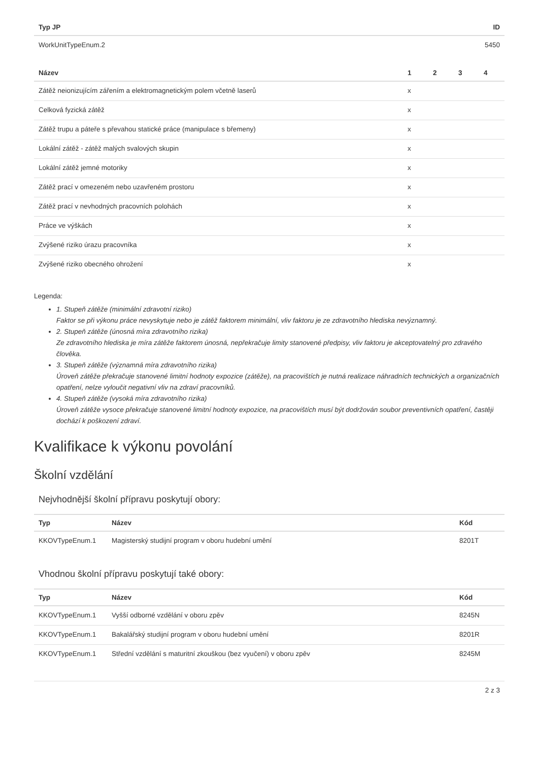| Typ JP | ID |
| --- | --- |
| WorkUnitTypeEnum.2 | 5450 |
| Název | 1 | 2 | 3 | 4 |
| --- | --- | --- | --- | --- |
| Zátěž neionizujícím zářením a elektromagnetickým polem včetně laserů | x | | | |
| Celková fyzická zátěž | x | | | |
| Zátěž trupu a páteře s převahou statické práce (manipulace s břemeny) | x | | | |
| Lokální zátěž - zátěž malých svalových skupin | x | | | |
| Lokální zátěž jemné motoriky | x | | | |
| Zátěž prací v omezeném nebo uzavřeném prostoru | x | | | |
| Zátěž prací v nevhodných pracovních polohách | x | | | |
| Práce ve výškách | x | | | |
| Zvýšené riziko úrazu pracovníka | x | | | |
| Zvýšené riziko obecného ohrožení | x | | | |
Legenda:
1. Stupeň zátěže (minimální zdravotní riziko)
Faktor se při výkonu práce nevyskytuje nebo je zátěž faktorem minimální, vliv faktoru je ze zdravotního hlediska nevýznamný.
2. Stupeň zátěže (únosná míra zdravotního rizika)
Ze zdravotního hlediska je míra zátěže faktorem únosná, nepřekračuje limity stanovené předpisy, vliv faktoru je akceptovatelný pro zdravého člověka.
3. Stupeň zátěže (významná míra zdravotního rizika)
Úroveň zátěže překračuje stanovené limitní hodnoty expozice (zátěže), na pracovištích je nutná realizace náhradních technických a organizačních opatření, nelze vyloučit negativní vliv na zdraví pracovníků.
4. Stupeň zátěže (vysoká míra zdravotního rizika)
Úroveň zátěže vysoce překračuje stanovené limitní hodnoty expozice, na pracovištích musí být dodržován soubor preventivních opatření, častěji dochází k poškození zdraví.
Kvalifikace k výkonu povolání
Školní vzdělání
Nejvhodnější školní přípravu poskytují obory:
| Typ | Název | Kód |
| --- | --- | --- |
| KKOVTypeEnum.1 | Magisterský studijní program v oboru hudební umění | 8201T |
Vhodnou školní přípravu poskytují také obory:
| Typ | Název | Kód |
| --- | --- | --- |
| KKOVTypeEnum.1 | Vyšší odborné vzdělání v oboru zpěv | 8245N |
| KKOVTypeEnum.1 | Bakalářský studijní program v oboru hudební umění | 8201R |
| KKOVTypeEnum.1 | Střední vzdělání s maturitní zkouškou (bez vyučení) v oboru zpěv | 8245M |
2 z 3